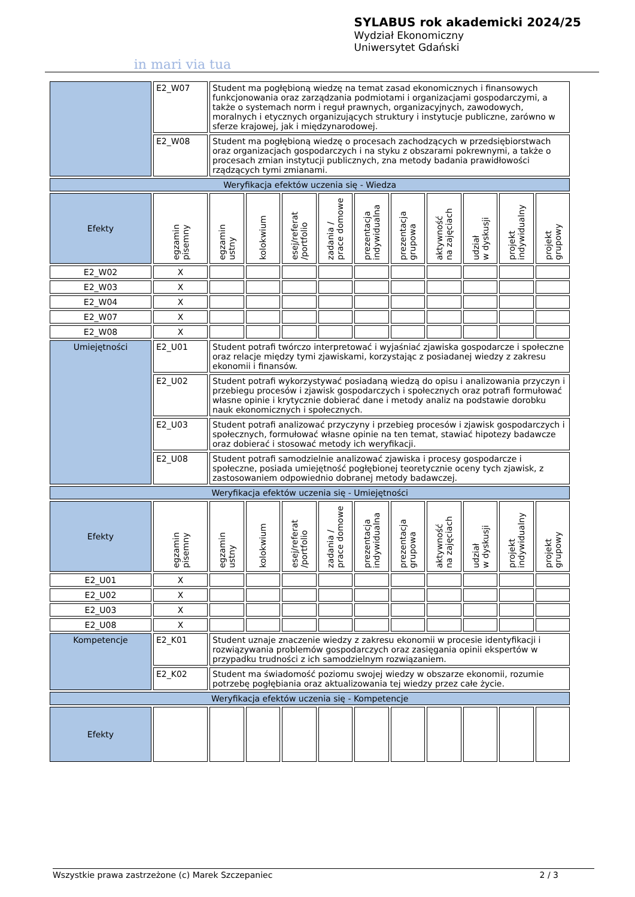in mari via tua
SYLABUS rok akademicki 2024/25
Wydział Ekonomiczny
Uniwersytet Gdański
| | E2_W07 | Student ma pogłębioną wiedzę na temat zasad ekonomicznych i finansowych funkcjonowania oraz zarządzania podmiotami i organizacjami gospodarczymi, a także o systemach norm i reguł prawnych, organizacyjnych, zawodowych, moralnych i etycznych organizujących struktury i instytucje publiczne, zarówno w sferze krajowej, jak i międzynarodowej. | | | | | | | | | |
| | E2_W08 | Student ma pogłębioną wiedzę o procesach zachodzących w przedsiębiorstwach oraz organizacjach gospodarczych i na styku z obszarami pokrewnymi, a także o procesach zmian instytucji publicznych, zna metody badania prawidłowości rządzących tymi zmianami. | | | | | | | | | |
| Weryfikacja efektów uczenia się - Wiedza | | | | | | | | | | | |
| Efekty | egzamin pisemny | egzamin ustny | kolokwium | esej/referat /portfolio | zadania / prace domowe | prezentacja indywidualna | prezentacja grupowa | aktywność na zajęciach | udział w dyskusji | projekt indywidualny | projekt grupowy |
| E2_W02 | X | | | | | | | | | | |
| E2_W03 | X | | | | | | | | | | |
| E2_W04 | X | | | | | | | | | | |
| E2_W07 | X | | | | | | | | | | |
| E2_W08 | X | | | | | | | | | | |
| Umiejętności | E2_U01 | Student potrafi twórczo interpretować i wyjaśniać zjawiska gospodarcze i społeczne oraz relacje między tymi zjawiskami, korzystając z posiadanej wiedzy z zakresu ekonomii i finansów. | | | | | | | | | |
| | E2_U02 | Student potrafi wykorzystywać posiadaną wiedzą do opisu i analizowania przyczyn i przebiegu procesów i zjawisk gospodarczych i społecznych oraz potrafi formułować własne opinie i krytycznie dobierać dane i metody analiz na podstawie dorobku nauk ekonomicznych i społecznych. | | | | | | | | | |
| | E2_U03 | Student potrafi analizować przyczyny i przebieg procesów i zjawisk gospodarczych i społecznych, formułować własne opinie na ten temat, stawiać hipotezy badawcze oraz dobierać i stosować metody ich weryfikacji. | | | | | | | | | |
| | E2_U08 | Student potrafi samodzielnie analizować zjawiska i procesy gospodarcze i społeczne, posiada umiejętność pogłębionej teoretycznie oceny tych zjawisk, z zastosowaniem odpowiednio dobranej metody badawczej. | | | | | | | | | |
| Weryfikacja efektów uczenia się - Umiejętności | | | | | | | | | | | |
| Efekty | egzamin pisemny | egzamin ustny | kolokwium | esej/referat /portfolio | zadania / prace domowe | prezentacja indywidualna | prezentacja grupowa | aktywność na zajęciach | udział w dyskusji | projekt indywidualny | projekt grupowy |
| E2_U01 | X | | | | | | | | | | |
| E2_U02 | X | | | | | | | | | | |
| E2_U03 | X | | | | | | | | | | |
| E2_U08 | X | | | | | | | | | | |
| Kompetencje | E2_K01 | Student uznaje znaczenie wiedzy z zakresu ekonomii w procesie identyfikacji i rozwiązywania problemów gospodarczych oraz zasięgania opinii ekspertów w przypadku trudności z ich samodzielnym rozwiązaniem. | | | | | | | | | |
| | E2_K02 | Student ma świadomość poziomu swojej wiedzy w obszarze ekonomii, rozumie potrzebę pogłębiania oraz aktualizowania tej wiedzy przez całe życie. | | | | | | | | | |
| Weryfikacja efektów uczenia się - Kompetencje | | | | | | | | | | | |
| Efekty | | | | | | | | | | | |
Wszystkie prawa zastrzeżone (c) Marek Szczepaniec 2 / 3